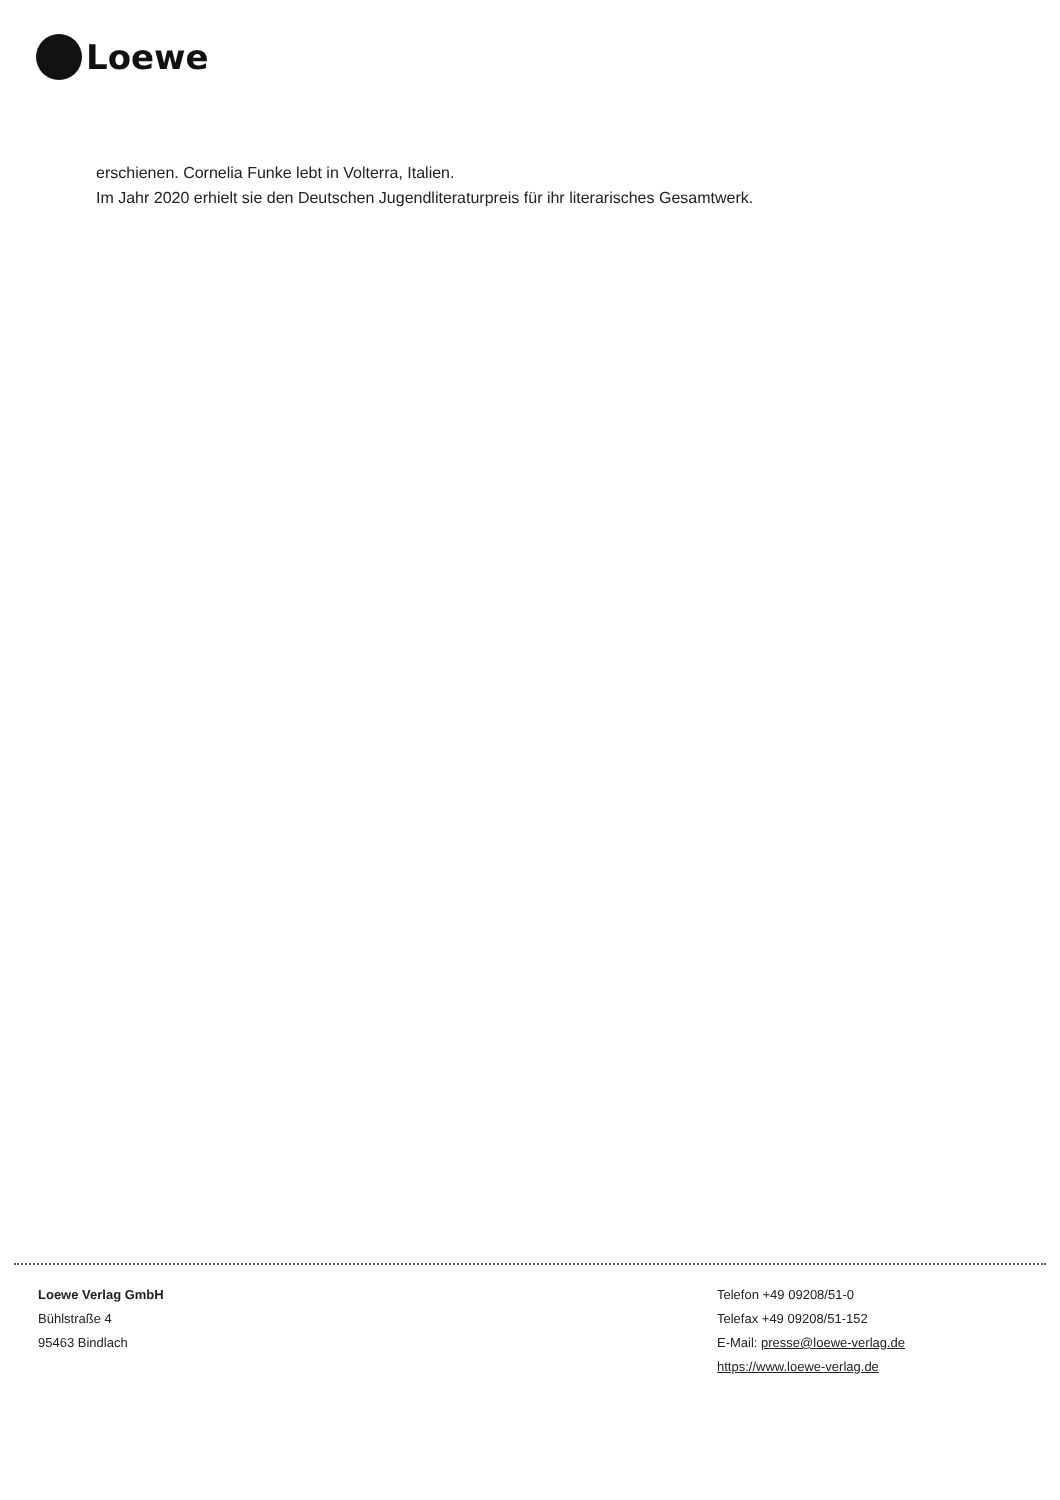Loewe
erschienen. Cornelia Funke lebt in Volterra, Italien.
Im Jahr 2020 erhielt sie den Deutschen Jugendliteraturpreis für ihr literarisches Gesamtwerk.
Loewe Verlag GmbH
Bühlstraße 4
95463 Bindlach
Telefon +49 09208/51-0
Telefax +49 09208/51-152
E-Mail: presse@loewe-verlag.de
https://www.loewe-verlag.de